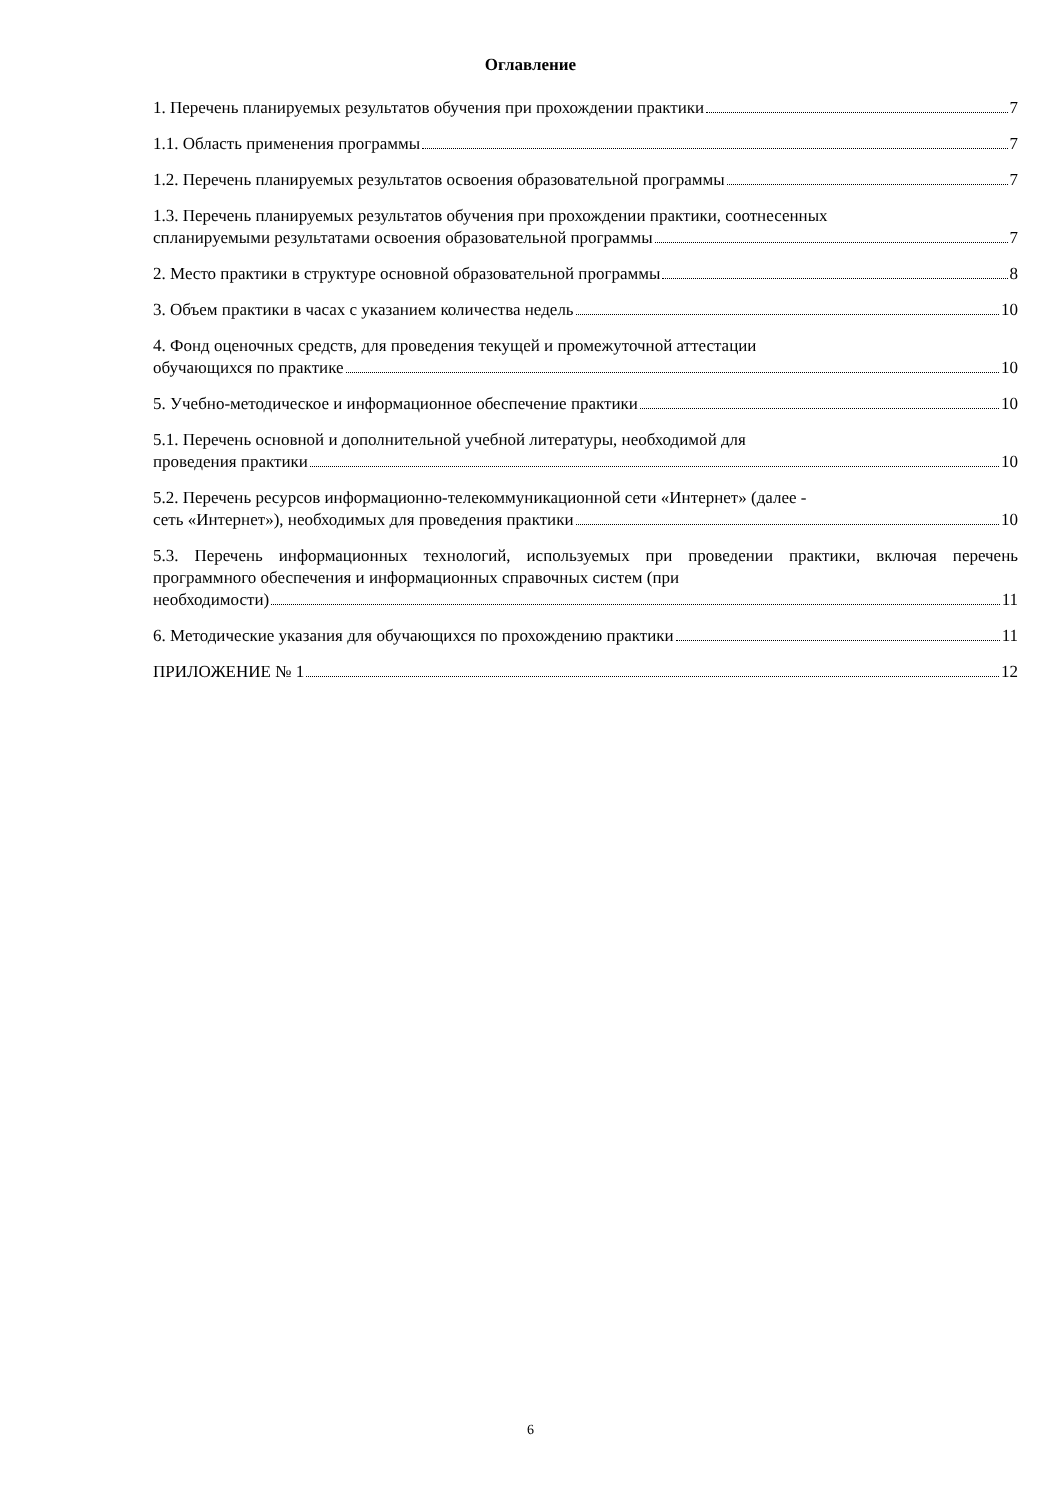Оглавление
1. Перечень планируемых результатов обучения при прохождении практики 7
1.1. Область применения программы 7
1.2. Перечень планируемых результатов освоения образовательной программы 7
1.3. Перечень планируемых результатов обучения при прохождении практики, соотнесенных
спланируемыми результатами освоения образовательной программы 7
2. Место практики в структуре основной образовательной программы 8
3. Объем практики в часах с указанием количества недель 10
4. Фонд оценочных средств, для проведения текущей и промежуточной аттестации
обучающихся по практике 10
5. Учебно-методическое и информационное обеспечение практики 10
5.1. Перечень основной и дополнительной учебной литературы, необходимой для
проведения практики 10
5.2. Перечень ресурсов информационно-телекоммуникационной сети «Интернет» (далее -
сеть «Интернет»), необходимых для проведения практики 10
5.3. Перечень информационных технологий, используемых при проведении практики, включая перечень программного обеспечения и информационных справочных систем (при
необходимости) 11
6. Методические указания для обучающихся по прохождению практики 11
ПРИЛОЖЕНИЕ № 1 12
6